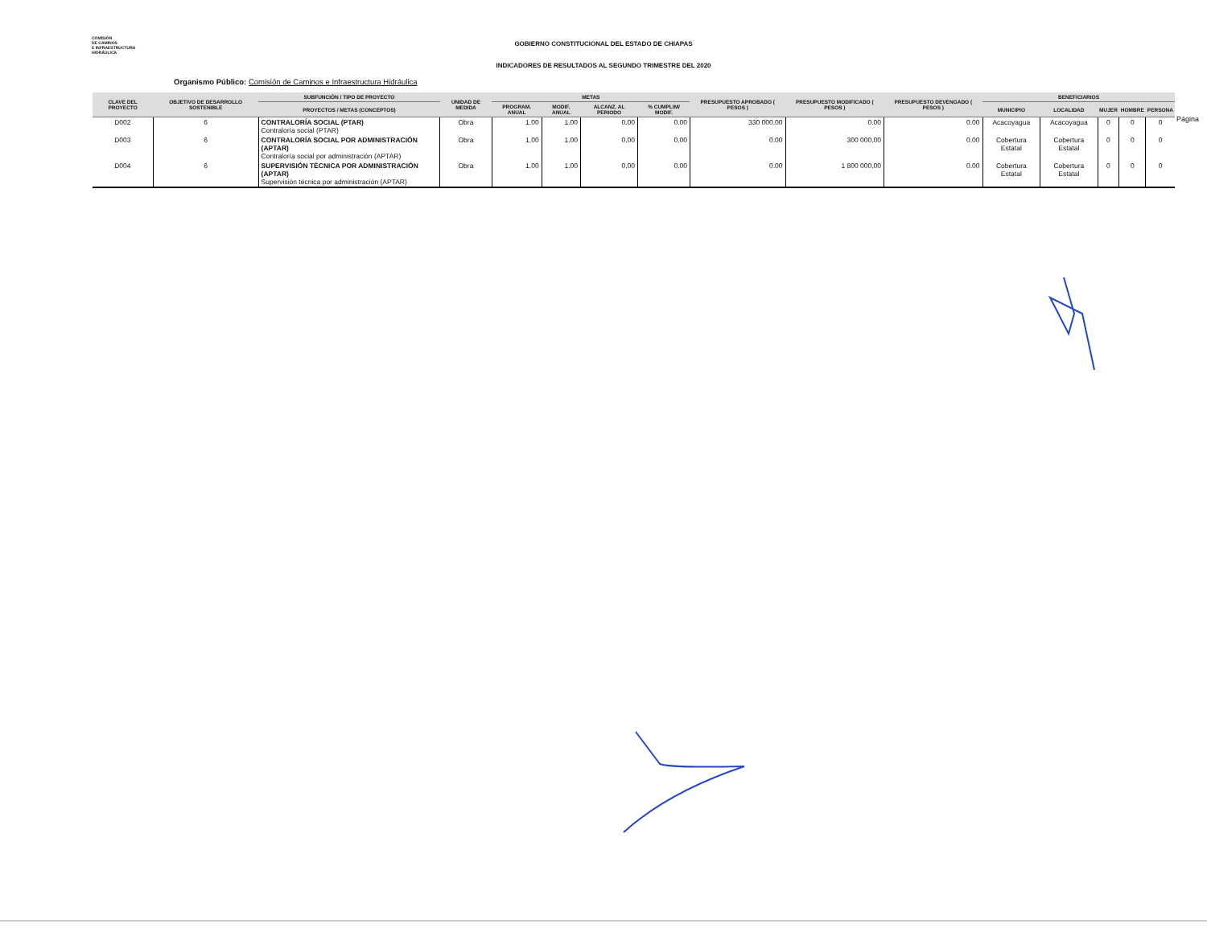COMISIÓN
DE CAMINOS
E INFRAESTRUCTURA
HIDRÁULICA
GOBIERNO CONSTITUCIONAL DEL ESTADO DE CHIAPAS
INDICADORES DE RESULTADOS AL SEGUNDO TRIMESTRE DEL 2020
Organismo Público: Comisión de Caminos e Infraestructura Hidráulica
Página
| CLAVE DEL PROYECTO | OBJETIVO DE DESARROLLO SOSTENIBLE | SUBFUNCIÓN / TIPO DE PROYECTO | UNIDAD DE MEDIDA | METAS | | | | PRESUPUESTO APROBADO ( PESOS ) | PRESUPUESTO MODIFICADO ( PESOS ) | PRESUPUESTO DEVENGADO ( PESOS ) | BENEFICIARIOS | | | | |
| --- | --- | --- | --- | --- | --- | --- | --- | --- | --- | --- | --- | --- | --- | --- | --- |
| | | PROYECTOS / METAS (CONCEPTOS) | | PROGRAM. ANUAL | MODIF. ANUAL | ALCANZ. AL PERIODO | % CUMPLIM/ MODIF. | | | | MUNICIPIO | LOCALIDAD | MUJER | HOMBRE | PERSONA |
| D002 | 6 | CONTRALORÍA SOCIAL (PTAR) Contraloría social (PTAR) | Obra | 1.00 | 1.00 | 0.00 | 0.00 | 330 000.00 | 0.00 | 0.00 | Acacoyagua | Acacoyagua | 0 | 0 | 0 |
| D003 | 6 | CONTRALORÍA SOCIAL POR ADMINISTRACIÓN (APTAR) Contraloría social por administración (APTAR) | Obra | 1.00 | 1.00 | 0.00 | 0.00 | 0.00 | 300 000.00 | 0.00 | Cobertura Estatal | Cobertura Estatal | 0 | 0 | 0 |
| D004 | 6 | SUPERVISIÓN TÉCNICA POR ADMINISTRACIÓN (APTAR) Supervisión técnica por administración (APTAR) | Obra | 1.00 | 1.00 | 0.00 | 0.00 | 0.00 | 1 800 000.00 | 0.00 | Cobertura Estatal | Cobertura Estatal | 0 | 0 | 0 |